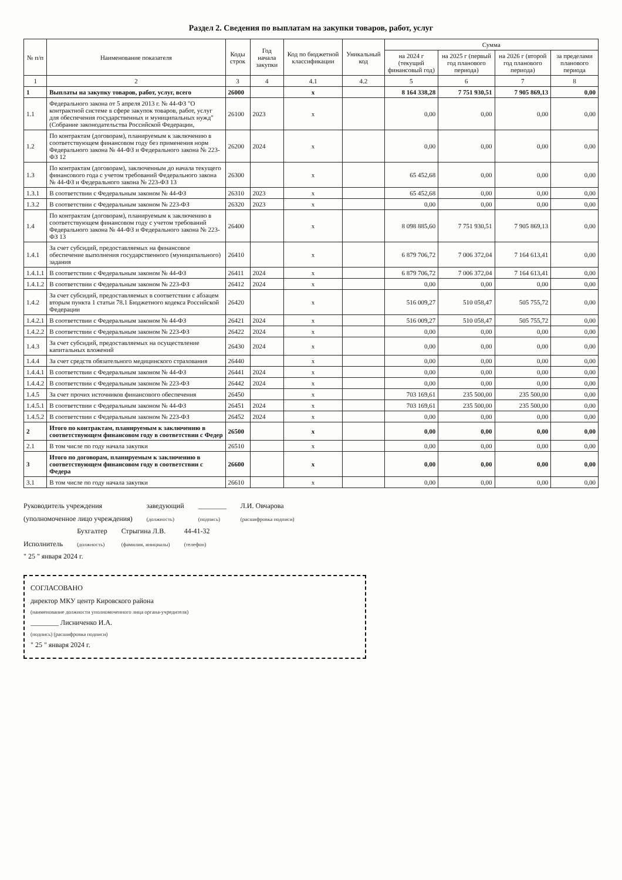Раздел 2. Сведения по выплатам на закупки товаров, работ, услуг
| № п/п | Наименование показателя | Коды строк | Год начала закупки | Код по бюджетной классификации | Уникальный код | Сумма | | | |
| --- | --- | --- | --- | --- | --- | --- | --- | --- | --- |
| | | | | | | на 2024 г (текущий финансовый год) | на 2025 г (первый год планового периода) | на 2026 г (второй год планового периода) | за пределами планового периода |
| 1 | 2 | 3 | 4 | 4.1 | 4.2 | 5 | 6 | 7 | 8 |
| 1 | Выплаты на закупку товаров, работ, услуг, всего | 26000 | | x | | 8 164 338,28 | 7 751 930,51 | 7 905 869,13 | 0,00 |
| 1.1 | Федерального закона от 5 апреля 2013 г. № 44-ФЗ "О контрактной системе в сфере закупок товаров, работ, услуг для обеспечения государственных и муниципальных нужд" (Собрание законодательства Российской Федерации, | 26100 | 2023 | x | | 0,00 | 0,00 | 0,00 | 0,00 |
| 1.2 | По контрактам (договорам), планируемым к заключению в соответствующем финансовом году без применения норм Федерального закона № 44-ФЗ и Федерального закона № 223-ФЗ 12 | 26200 | 2024 | x | | 0,00 | 0,00 | 0,00 | 0,00 |
| 1.3 | По контрактам (договорам), заключенным до начала текущего финансового года с учетом требований Федерального закона № 44-ФЗ и Федерального закона № 223-ФЗ 13 | 26300 | | x | | 65 452,68 | 0,00 | 0,00 | 0,00 |
| 1.3.1 | В соответствии с Федеральным законом № 44-ФЗ | 26310 | 2023 | x | | 65 452,68 | 0,00 | 0,00 | 0,00 |
| 1.3.2 | В соответствии с Федеральным законом № 223-ФЗ | 26320 | 2023 | x | | 0,00 | 0,00 | 0,00 | 0,00 |
| 1.4 | По контрактам (договорам), планируемым к заключению в соответствующем финансовом году с учетом требований Федерального закона № 44-ФЗ и Федерального закона № 223-ФЗ 13 | 26400 | | x | | 8 098 885,60 | 7 751 930,51 | 7 905 869,13 | 0,00 |
| 1.4.1 | За счет субсидий, предоставляемых на финансовое обеспечение выполнения государственного (муниципального) задания | 26410 | | x | | 6 879 706,72 | 7 006 372,04 | 7 164 613,41 | 0,00 |
| 1.4.1.1 | В соответствии с Федеральным законом № 44-ФЗ | 26411 | 2024 | x | | 6 879 706,72 | 7 006 372,04 | 7 164 613,41 | 0,00 |
| 1.4.1.2 | В соответствии с Федеральным законом № 223-ФЗ | 26412 | 2024 | x | | 0,00 | 0,00 | 0,00 | 0,00 |
| 1.4.2 | За счет субсидий, предоставляемых в соответствии с абзацем вторым пункта 1 статьи 78.1 Бюджетного кодекса Российской Федерации | 26420 | | x | | 516 009,27 | 510 058,47 | 505 755,72 | 0,00 |
| 1.4.2.1 | В соответствии с Федеральным законом № 44-ФЗ | 26421 | 2024 | x | | 516 009,27 | 510 058,47 | 505 755,72 | 0,00 |
| 1.4.2.2 | В соответствии с Федеральным законом № 223-ФЗ | 26422 | 2024 | x | | 0,00 | 0,00 | 0,00 | 0,00 |
| 1.4.3 | За счет субсидий, предоставляемых на осуществление капитальных вложений | 26430 | 2024 | x | | 0,00 | 0,00 | 0,00 | 0,00 |
| 1.4.4 | За счет средств обязательного медицинского страхования | 26440 | | x | | 0,00 | 0,00 | 0,00 | 0,00 |
| 1.4.4.1 | В соответствии с Федеральным законом № 44-ФЗ | 26441 | 2024 | x | | 0,00 | 0,00 | 0,00 | 0,00 |
| 1.4.4.2 | В соответствии с Федеральным законом № 223-ФЗ | 26442 | 2024 | x | | 0,00 | 0,00 | 0,00 | 0,00 |
| 1.4.5 | За счет прочих источников финансового обеспечения | 26450 | | x | | 703 169,61 | 235 500,00 | 235 500,00 | 0,00 |
| 1.4.5.1 | В соответствии с Федеральным законом № 44-ФЗ | 26451 | 2024 | x | | 703 169,61 | 235 500,00 | 235 500,00 | 0,00 |
| 1.4.5.2 | В соответствии с Федеральным законом № 223-ФЗ | 26452 | 2024 | x | | 0,00 | 0,00 | 0,00 | 0,00 |
| 2 | Итого по контрактам, планируемым к заключению в соответствующем финансовом году в соответствии с Федер | 26500 | | x | | 0,00 | 0,00 | 0,00 | 0,00 |
| 2.1 | В том числе по году начала закупки | 26510 | | x | | 0,00 | 0,00 | 0,00 | 0,00 |
| 3 | Итого по договорам, планируемым к заключению в соответствующем финансовом году в соответствии с Федера | 26600 | | x | | 0,00 | 0,00 | 0,00 | 0,00 |
| 3.1 | В том числе по году начала закупки | 26610 | | x | | 0,00 | 0,00 | 0,00 | 0,00 |
Руководитель учреждения
(уполномоченное лицо учреждения)
заведующий
(должность)
________
(подпись)
Л.И. Овчарова
(расшифровка подписи)
Исполнитель
Бухгалтер
(должность)
Стрыгина Л.В.
(фамилия, инициалы)
44-41-32
(телефон)
" 25 " января 2024 г.
СОГЛАСОВАНО
директор МКУ центр Кировского района
(наименование должности уполномоченного лица органа-учредителя)
________ Лисниченко И.А.
(подпись) (расшифровка подписи)
" 25 " января 2024 г.